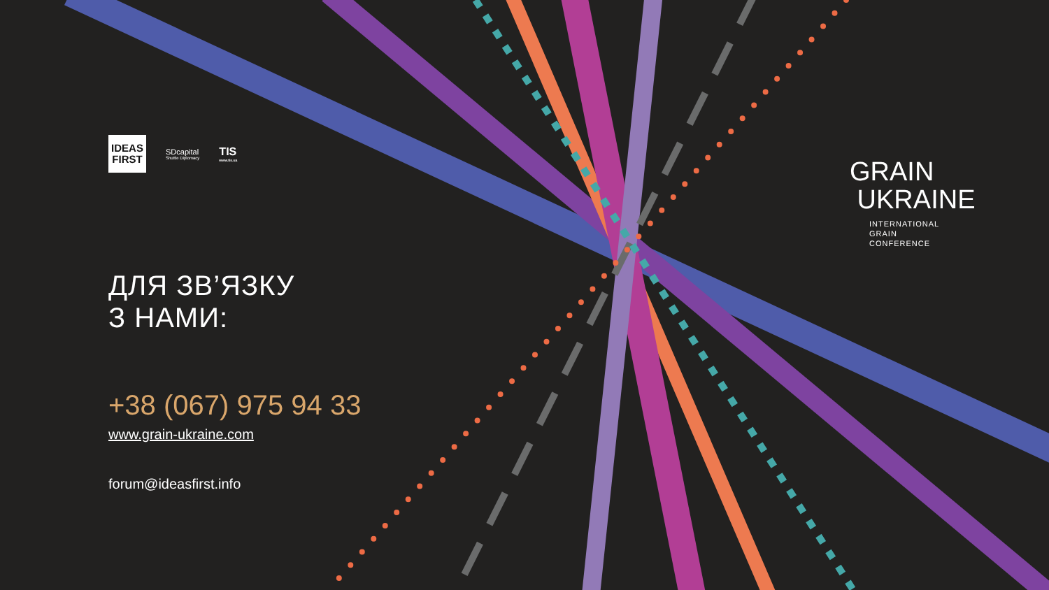IDEAS
FIRST
SDcapital
Shuttle Diplomacy
TIS
www.tis.ua
ДЛЯ ЗВ’ЯЗКУ
З НАМИ:
+38 (067) 975 94 33
www.grain-ukraine.com
forum@ideasfirst.info
GRAIN
UKRAINE
INTERNATIONAL
GRAIN
CONFERENCE